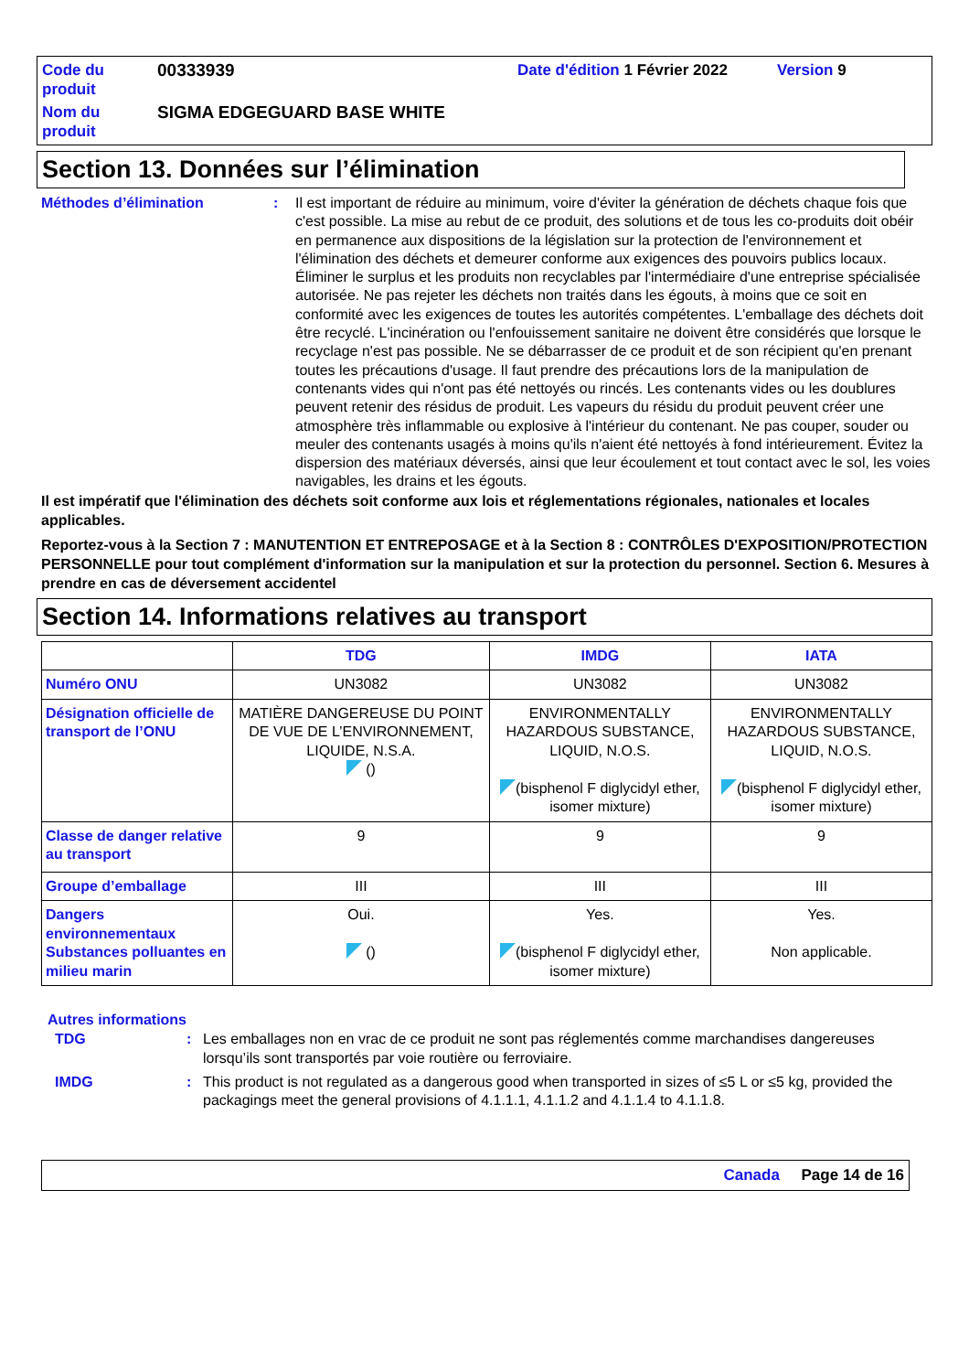Code du produit 00333939 Date d'édition 1 Février 2022 Version 9 Nom du produit SIGMA EDGEGUARD BASE WHITE
Section 13. Données sur l’élimination
Méthodes d’élimination: Il est important de réduire au minimum, voire d'éviter la génération de déchets chaque fois que c'est possible. La mise au rebut de ce produit, des solutions et de tous les co-produits doit obéir en permanence aux dispositions de la législation sur la protection de l'environnement et l'élimination des déchets et demeurer conforme aux exigences des pouvoirs publics locaux. Éliminer le surplus et les produits non recyclables par l'intermédiaire d'une entreprise spécialisée autorisée. Ne pas rejeter les déchets non traités dans les égouts, à moins que ce soit en conformité avec les exigences de toutes les autorités compétentes. L'emballage des déchets doit être recyclé. L'incinération ou l'enfouissement sanitaire ne doivent être considérés que lorsque le recyclage n'est pas possible. Ne se débarrasser de ce produit et de son récipient qu'en prenant toutes les précautions d'usage. Il faut prendre des précautions lors de la manipulation de contenants vides qui n'ont pas été nettoyés ou rincés. Les contenants vides ou les doublures peuvent retenir des résidus de produit. Les vapeurs du résidu du produit peuvent créer une atmosphère très inflammable ou explosive à l'intérieur du contenant. Ne pas couper, souder ou meuler des contenants usagés à moins qu'ils n'aient été nettoyés à fond intérieurement. Évitez la dispersion des matériaux déversés, ainsi que leur écoulement et tout contact avec le sol, les voies navigables, les drains et les égouts.
Il est impératif que l'élimination des déchets soit conforme aux lois et réglementations régionales, nationales et locales applicables.
Reportez-vous à la Section 7 : MANUTENTION ET ENTREPOSAGE et à la Section 8 : CONTRÔLES D'EXPOSITION/PROTECTION PERSONNELLE pour tout complément d'information sur la manipulation et sur la protection du personnel. Section 6. Mesures à prendre en cas de déversement accidentel
Section 14. Informations relatives au transport
| | TDG | IMDG | IATA |
| --- | --- | --- | --- |
| Numéro ONU | UN3082 | UN3082 | UN3082 |
| Désignation officielle de transport de l’ONU | MATIÈRE DANGEREUSE DU POINT DE VUE DE L’ENVIRONNEMENT, LIQUIDE, N.S.A. () | ENVIRONMENTALLY HAZARDOUS SUBSTANCE, LIQUID, N.O.S. (bisphenol F diglycidyl ether, isomer mixture) | ENVIRONMENTALLY HAZARDOUS SUBSTANCE, LIQUID, N.O.S. (bisphenol F diglycidyl ether, isomer mixture) |
| Classe de danger relative au transport | 9 | 9 | 9 |
| Groupe d’emballage | III | III | III |
| Dangers environnementaux Substances polluantes en milieu marin | Oui. () | Yes. (bisphenol F diglycidyl ether, isomer mixture) | Yes. Non applicable. |
Autres informations
TDG: Les emballages non en vrac de ce produit ne sont pas réglementés comme marchandises dangereuses lorsqu’ils sont transportés par voie routière ou ferroviaire.
IMDG: This product is not regulated as a dangerous good when transported in sizes of ≤5 L or ≤5 kg, provided the packagings meet the general provisions of 4.1.1.1, 4.1.1.2 and 4.1.1.4 to 4.1.1.8.
Canada Page 14 de 16